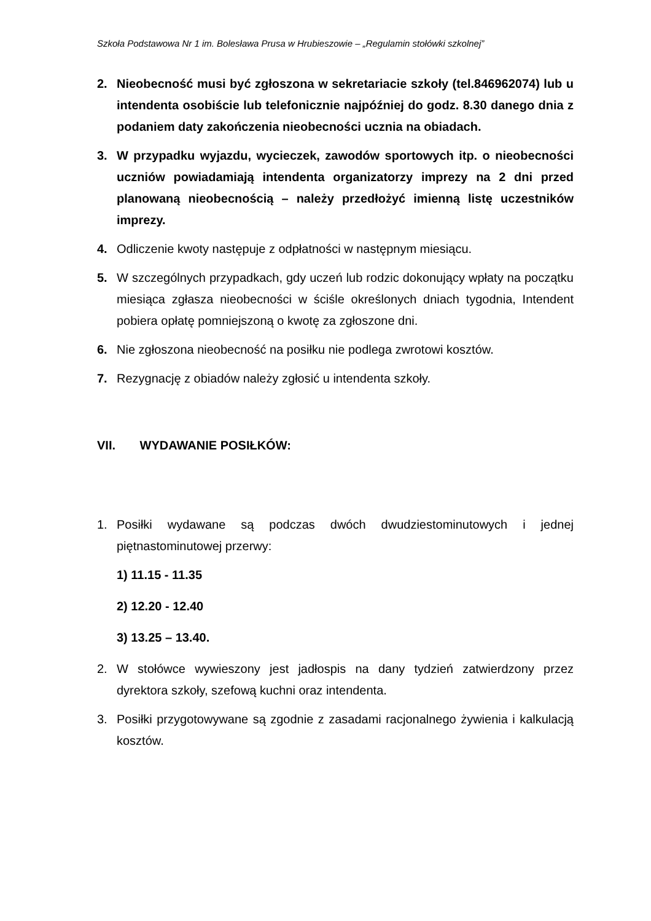Szkoła Podstawowa Nr 1 im. Bolesława Prusa w Hrubieszowie – „Regulamin stołówki szkolnej”
2. Nieobecność musi być zgłoszona w sekretariacie szkoły (tel.846962074) lub u intendenta osobiście lub telefonicznie najpóźniej do godz. 8.30 danego dnia z podaniem daty zakończenia nieobecności ucznia na obiadach.
3. W przypadku wyjazdu, wycieczek, zawodów sportowych itp. o nieobecności uczniów powiadamiają intendenta organizatorzy imprezy na 2 dni przed planowaną nieobecnością – należy przedłożyć imienną listę uczestników imprezy.
4. Odliczenie kwoty następuje z odpłatności w następnym miesiącu.
5. W szczególnych przypadkach, gdy uczeń lub rodzic dokonujący wpłaty na początku miesiąca zgłasza nieobecności w ściśle określonych dniach tygodnia, Intendent pobiera opłatę pomniejszoną o kwotę za zgłoszone dni.
6. Nie zgłoszona nieobecność na posiłku nie podlega zwrotowi kosztów.
7. Rezygnację z obiadów należy zgłosić u intendenta szkoły.
VII. WYDAWANIE POSIŁKÓW:
1. Posiłki wydawane są podczas dwóch dwudziestominutowych i jednej piętnastominutowej przerwy:
1) 11.15 - 11.35
2) 12.20 - 12.40
3) 13.25 – 13.40.
2. W stołówce wywieszony jest jadłospis na dany tydzień zatwierdzony przez dyrektora szkoły, szefową kuchni oraz intendenta.
3. Posiłki przygotowywane są zgodnie z zasadami racjonalnego żywienia i kalkulacją kosztów.